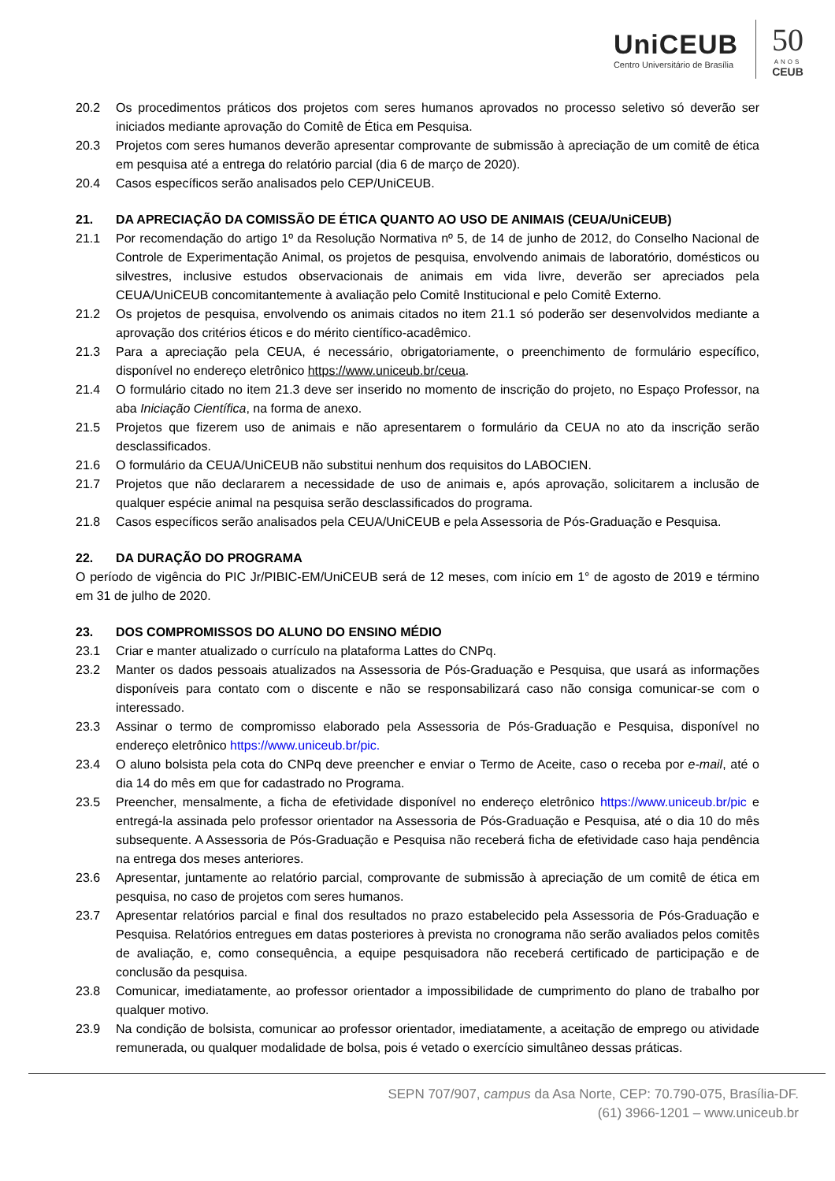UniCEUB
Centro Universitário de Brasília
50
ANOS
CEUB
20.2 Os procedimentos práticos dos projetos com seres humanos aprovados no processo seletivo só deverão ser iniciados mediante aprovação do Comitê de Ética em Pesquisa.
20.3 Projetos com seres humanos deverão apresentar comprovante de submissão à apreciação de um comitê de ética em pesquisa até a entrega do relatório parcial (dia 6 de março de 2020).
20.4 Casos específicos serão analisados pelo CEP/UniCEUB.
21. DA APRECIAÇÃO DA COMISSÃO DE ÉTICA QUANTO AO USO DE ANIMAIS (CEUA/UniCEUB)
21.1 Por recomendação do artigo 1º da Resolução Normativa nº 5, de 14 de junho de 2012, do Conselho Nacional de Controle de Experimentação Animal, os projetos de pesquisa, envolvendo animais de laboratório, domésticos ou silvestres, inclusive estudos observacionais de animais em vida livre, deverão ser apreciados pela CEUA/UniCEUB concomitantemente à avaliação pelo Comitê Institucional e pelo Comitê Externo.
21.2 Os projetos de pesquisa, envolvendo os animais citados no item 21.1 só poderão ser desenvolvidos mediante a aprovação dos critérios éticos e do mérito científico-acadêmico.
21.3 Para a apreciação pela CEUA, é necessário, obrigatoriamente, o preenchimento de formulário específico, disponível no endereço eletrônico https://www.uniceub.br/ceua.
21.4 O formulário citado no item 21.3 deve ser inserido no momento de inscrição do projeto, no Espaço Professor, na aba Iniciação Científica, na forma de anexo.
21.5 Projetos que fizerem uso de animais e não apresentarem o formulário da CEUA no ato da inscrição serão desclassificados.
21.6 O formulário da CEUA/UniCEUB não substitui nenhum dos requisitos do LABOCIEN.
21.7 Projetos que não declararem a necessidade de uso de animais e, após aprovação, solicitarem a inclusão de qualquer espécie animal na pesquisa serão desclassificados do programa.
21.8 Casos específicos serão analisados pela CEUA/UniCEUB e pela Assessoria de Pós-Graduação e Pesquisa.
22. DA DURAÇÃO DO PROGRAMA
O período de vigência do PIC Jr/PIBIC-EM/UniCEUB será de 12 meses, com início em 1° de agosto de 2019 e término em 31 de julho de 2020.
23. DOS COMPROMISSOS DO ALUNO DO ENSINO MÉDIO
23.1 Criar e manter atualizado o currículo na plataforma Lattes do CNPq.
23.2 Manter os dados pessoais atualizados na Assessoria de Pós-Graduação e Pesquisa, que usará as informações disponíveis para contato com o discente e não se responsabilizará caso não consiga comunicar-se com o interessado.
23.3 Assinar o termo de compromisso elaborado pela Assessoria de Pós-Graduação e Pesquisa, disponível no endereço eletrônico https://www.uniceub.br/pic.
23.4 O aluno bolsista pela cota do CNPq deve preencher e enviar o Termo de Aceite, caso o receba por e-mail, até o dia 14 do mês em que for cadastrado no Programa.
23.5 Preencher, mensalmente, a ficha de efetividade disponível no endereço eletrônico https://www.uniceub.br/pic e entregá-la assinada pelo professor orientador na Assessoria de Pós-Graduação e Pesquisa, até o dia 10 do mês subsequente. A Assessoria de Pós-Graduação e Pesquisa não receberá ficha de efetividade caso haja pendência na entrega dos meses anteriores.
23.6 Apresentar, juntamente ao relatório parcial, comprovante de submissão à apreciação de um comitê de ética em pesquisa, no caso de projetos com seres humanos.
23.7 Apresentar relatórios parcial e final dos resultados no prazo estabelecido pela Assessoria de Pós-Graduação e Pesquisa. Relatórios entregues em datas posteriores à prevista no cronograma não serão avaliados pelos comitês de avaliação, e, como consequência, a equipe pesquisadora não receberá certificado de participação e de conclusão da pesquisa.
23.8 Comunicar, imediatamente, ao professor orientador a impossibilidade de cumprimento do plano de trabalho por qualquer motivo.
23.9 Na condição de bolsista, comunicar ao professor orientador, imediatamente, a aceitação de emprego ou atividade remunerada, ou qualquer modalidade de bolsa, pois é vetado o exercício simultâneo dessas práticas.
SEPN 707/907, campus da Asa Norte, CEP: 70.790-075, Brasília-DF.
(61) 3966-1201 – www.uniceub.br